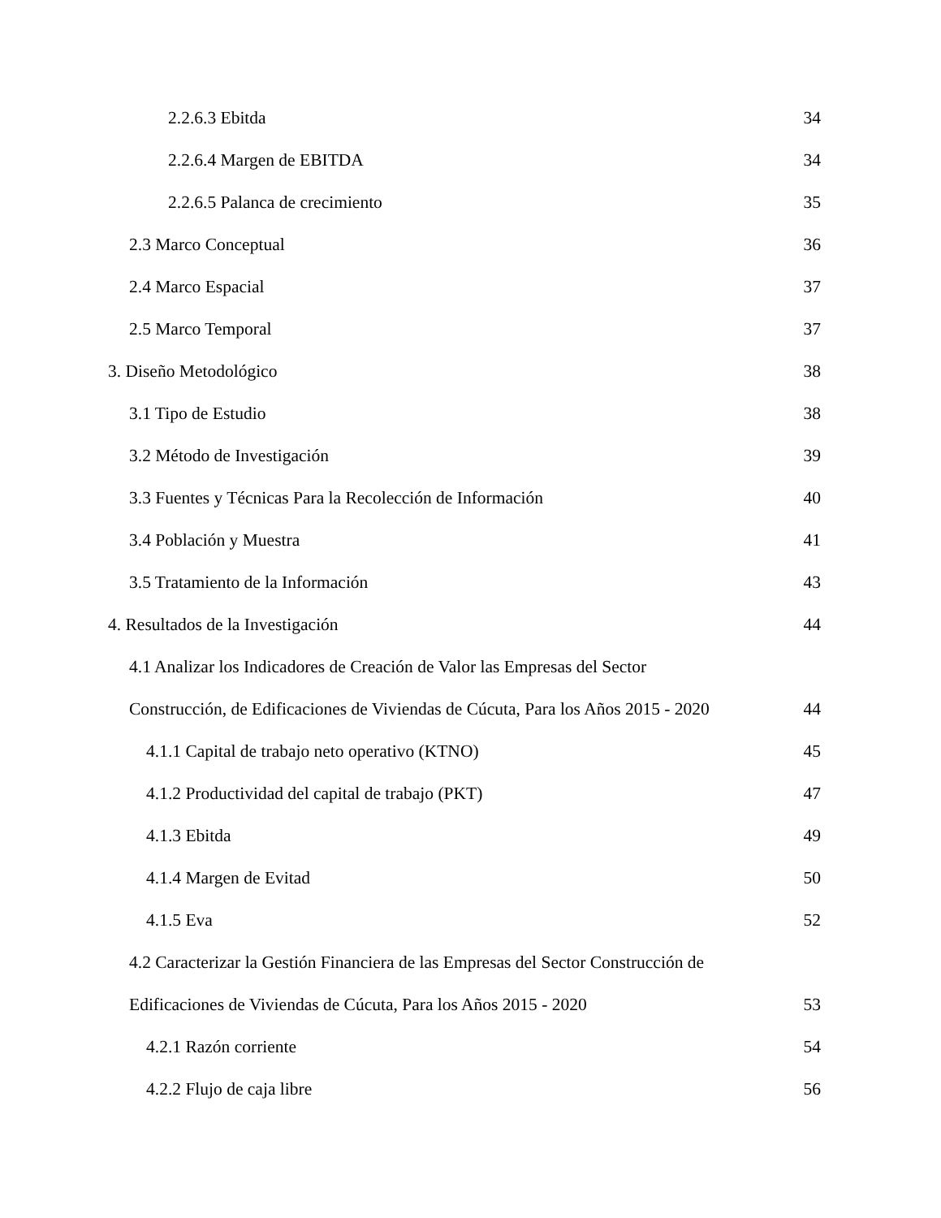2.2.6.3 Ebitda 34
2.2.6.4 Margen de EBITDA 34
2.2.6.5 Palanca de crecimiento 35
2.3 Marco Conceptual 36
2.4 Marco Espacial 37
2.5 Marco Temporal 37
3. Diseño Metodológico 38
3.1 Tipo de Estudio 38
3.2 Método de Investigación 39
3.3 Fuentes y Técnicas Para la Recolección de Información 40
3.4 Población y Muestra 41
3.5 Tratamiento de la Información 43
4. Resultados de la Investigación 44
4.1 Analizar los Indicadores de Creación de Valor las Empresas del Sector
Construcción, de Edificaciones de Viviendas de Cúcuta, Para los Años 2015 - 2020 44
4.1.1 Capital de trabajo neto operativo (KTNO) 45
4.1.2 Productividad del capital de trabajo (PKT) 47
4.1.3 Ebitda 49
4.1.4 Margen de Evitad 50
4.1.5 Eva 52
4.2 Caracterizar la Gestión Financiera de las Empresas del Sector Construcción de
Edificaciones de Viviendas de Cúcuta, Para los Años 2015 - 2020 53
4.2.1 Razón corriente 54
4.2.2 Flujo de caja libre 56